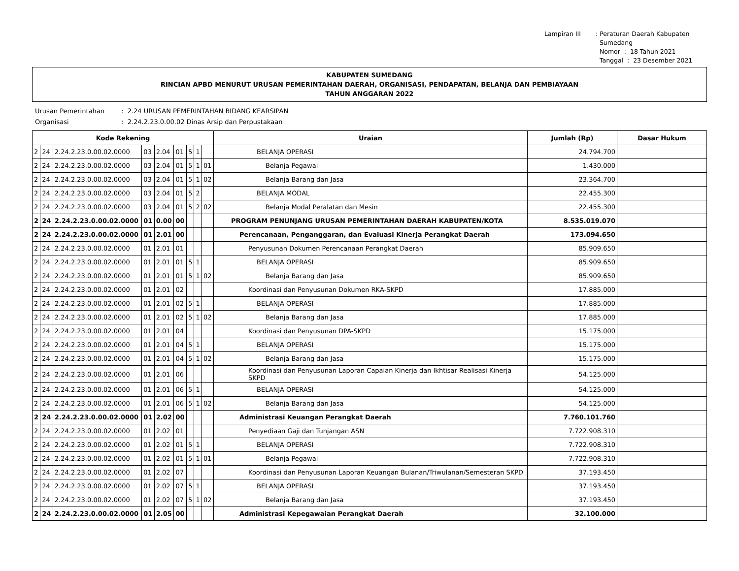Lampiran III : Peraturan Daerah Kabupaten
Sumedang
Nomor : 18 Tahun 2021
Tanggal : 23 Desember 2021
KABUPATEN SUMEDANG
RINCIAN APBD MENURUT URUSAN PEMERINTAHAN DAERAH, ORGANISASI, PENDAPATAN, BELANJA DAN PEMBIAYAAN
TAHUN ANGGARAN 2022
Urusan Pemerintahan: 2.24 URUSAN PEMERINTAHAN BIDANG KEARSIPAN
Organisasi: 2.24.2.23.0.00.02 Dinas Arsip dan Perpustakaan
| Kode Rekening | | | | | | | | | Uraian | Jumlah (Rp) | Dasar Hukum |
| --- | --- | --- | --- | --- | --- | --- | --- | --- | --- | --- | --- |
| 2 | 24 | 2.24.2.23.0.00.02.0000 | 03 | 2.04 | 01 | 5 | 1 | | BELANJA OPERASI | 24.794.700 | |
| 2 | 24 | 2.24.2.23.0.00.02.0000 | 03 | 2.04 | 01 | 5 | 1 | 01 | Belanja Pegawai | 1.430.000 | |
| 2 | 24 | 2.24.2.23.0.00.02.0000 | 03 | 2.04 | 01 | 5 | 1 | 02 | Belanja Barang dan Jasa | 23.364.700 | |
| 2 | 24 | 2.24.2.23.0.00.02.0000 | 03 | 2.04 | 01 | 5 | 2 | | BELANJA MODAL | 22.455.300 | |
| 2 | 24 | 2.24.2.23.0.00.02.0000 | 03 | 2.04 | 01 | 5 | 2 | 02 | Belanja Modal Peralatan dan Mesin | 22.455.300 | |
| 2 | 24 | 2.24.2.23.0.00.02.0000 | 01 | 0.00 | 00 | | | | PROGRAM PENUNJANG URUSAN PEMERINTAHAN DAERAH KABUPATEN/KOTA | 8.535.019.070 | |
| 2 | 24 | 2.24.2.23.0.00.02.0000 | 01 | 2.01 | 00 | | | | Perencanaan, Penganggaran, dan Evaluasi Kinerja Perangkat Daerah | 173.094.650 | |
| 2 | 24 | 2.24.2.23.0.00.02.0000 | 01 | 2.01 | 01 | | | | Penyusunan Dokumen Perencanaan Perangkat Daerah | 85.909.650 | |
| 2 | 24 | 2.24.2.23.0.00.02.0000 | 01 | 2.01 | 01 | 5 | 1 | | BELANJA OPERASI | 85.909.650 | |
| 2 | 24 | 2.24.2.23.0.00.02.0000 | 01 | 2.01 | 01 | 5 | 1 | 02 | Belanja Barang dan Jasa | 85.909.650 | |
| 2 | 24 | 2.24.2.23.0.00.02.0000 | 01 | 2.01 | 02 | | | | Koordinasi dan Penyusunan Dokumen RKA-SKPD | 17.885.000 | |
| 2 | 24 | 2.24.2.23.0.00.02.0000 | 01 | 2.01 | 02 | 5 | 1 | | BELANJA OPERASI | 17.885.000 | |
| 2 | 24 | 2.24.2.23.0.00.02.0000 | 01 | 2.01 | 02 | 5 | 1 | 02 | Belanja Barang dan Jasa | 17.885.000 | |
| 2 | 24 | 2.24.2.23.0.00.02.0000 | 01 | 2.01 | 04 | | | | Koordinasi dan Penyusunan DPA-SKPD | 15.175.000 | |
| 2 | 24 | 2.24.2.23.0.00.02.0000 | 01 | 2.01 | 04 | 5 | 1 | | BELANJA OPERASI | 15.175.000 | |
| 2 | 24 | 2.24.2.23.0.00.02.0000 | 01 | 2.01 | 04 | 5 | 1 | 02 | Belanja Barang dan Jasa | 15.175.000 | |
| 2 | 24 | 2.24.2.23.0.00.02.0000 | 01 | 2.01 | 06 | | | | Koordinasi dan Penyusunan Laporan Capaian Kinerja dan Ikhtisar Realisasi Kinerja SKPD | 54.125.000 | |
| 2 | 24 | 2.24.2.23.0.00.02.0000 | 01 | 2.01 | 06 | 5 | 1 | | BELANJA OPERASI | 54.125.000 | |
| 2 | 24 | 2.24.2.23.0.00.02.0000 | 01 | 2.01 | 06 | 5 | 1 | 02 | Belanja Barang dan Jasa | 54.125.000 | |
| 2 | 24 | 2.24.2.23.0.00.02.0000 | 01 | 2.02 | 00 | | | | Administrasi Keuangan Perangkat Daerah | 7.760.101.760 | |
| 2 | 24 | 2.24.2.23.0.00.02.0000 | 01 | 2.02 | 01 | | | | Penyediaan Gaji dan Tunjangan ASN | 7.722.908.310 | |
| 2 | 24 | 2.24.2.23.0.00.02.0000 | 01 | 2.02 | 01 | 5 | 1 | | BELANJA OPERASI | 7.722.908.310 | |
| 2 | 24 | 2.24.2.23.0.00.02.0000 | 01 | 2.02 | 01 | 5 | 1 | 01 | Belanja Pegawai | 7.722.908.310 | |
| 2 | 24 | 2.24.2.23.0.00.02.0000 | 01 | 2.02 | 07 | | | | Koordinasi dan Penyusunan Laporan Keuangan Bulanan/Triwulanan/Semesteran SKPD | 37.193.450 | |
| 2 | 24 | 2.24.2.23.0.00.02.0000 | 01 | 2.02 | 07 | 5 | 1 | | BELANJA OPERASI | 37.193.450 | |
| 2 | 24 | 2.24.2.23.0.00.02.0000 | 01 | 2.02 | 07 | 5 | 1 | 02 | Belanja Barang dan Jasa | 37.193.450 | |
| 2 | 24 | 2.24.2.23.0.00.02.0000 | 01 | 2.05 | 00 | | | | Administrasi Kepegawaian Perangkat Daerah | 32.100.000 | |